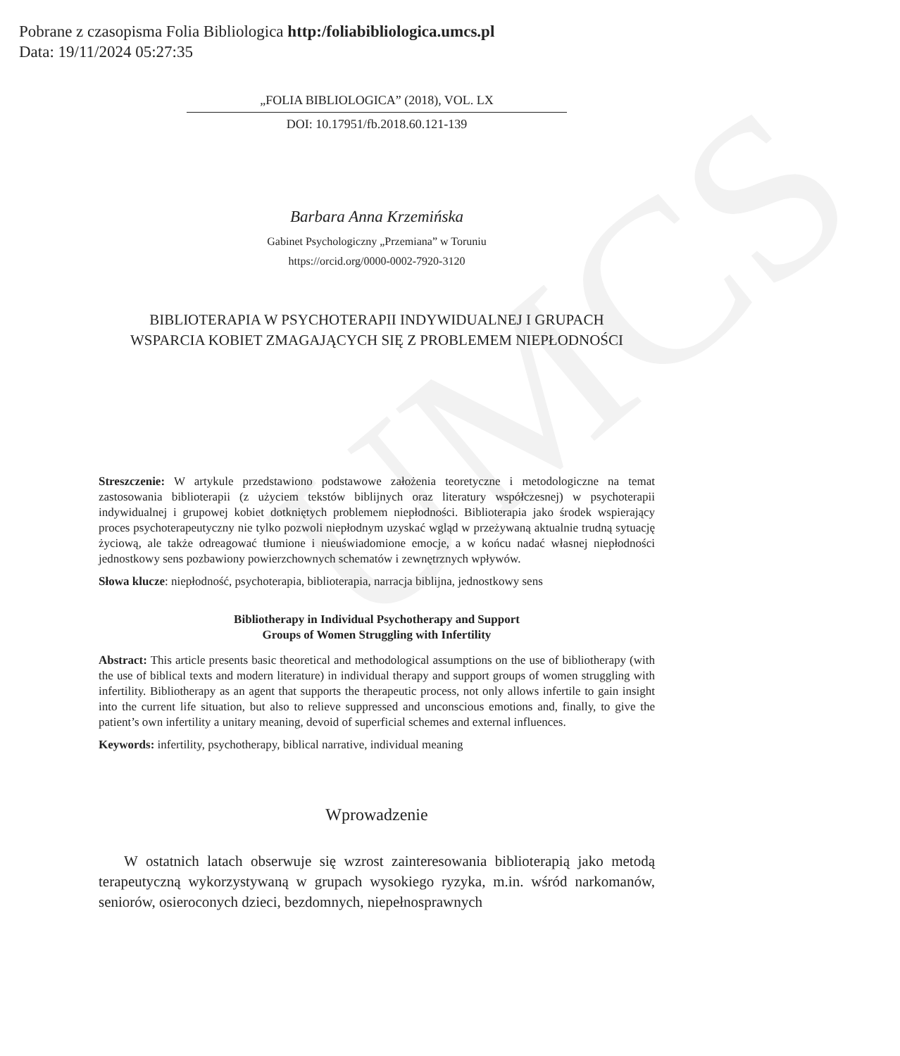Pobrane z czasopisma Folia Bibliologica http:/foliabibliologica.umcs.pl
Data: 19/11/2024 05:27:35
UMCS
„FOLIA BIBLIOLOGICA” (2018), VOL. LX
DOI: 10.17951/fb.2018.60.121-139
Barbara Anna Krzemińska
Gabinet Psychologiczny „Przemiana” w Toruniu
https://orcid.org/0000-0002-7920-3120
BIBLIOTERAPIA W PSYCHOTERAPII INDYWIDUALNEJ I GRUPACH
WSPARCIA KOBIET ZMAGAJĄCYCH SIĘ Z PROBLEMEM NIEPŁODNOŚCI
Streszczenie: W artykule przedstawiono podstawowe założenia teoretyczne i metodologiczne na temat zastosowania biblioterapii (z użyciem tekstów biblijnych oraz literatury współczesnej) w psychoterapii indywidualnej i grupowej kobiet dotkniętych problemem niepłodności. Biblioterapia jako środek wspierający proces psychoterapeutyczny nie tylko pozwoli niepłodnym uzyskać wgląd w przeżywaną aktualnie trudną sytuację życiową, ale także odreagować tłumione i nieuświadomione emocje, a w końcu nadać własnej niepłodności jednostkowy sens pozbawiony powierzchownych schematów i zewnętrznych wpływów.
Słowa klucze: niepłodność, psychoterapia, biblioterapia, narracja biblijna, jednostkowy sens
Bibliotherapy in Individual Psychotherapy and Support
Groups of Women Struggling with Infertility
Abstract: This article presents basic theoretical and methodological assumptions on the use of bibliotherapy (with the use of biblical texts and modern literature) in individual therapy and support groups of women struggling with infertility. Bibliotherapy as an agent that supports the therapeutic process, not only allows infertile to gain insight into the current life situation, but also to relieve suppressed and unconscious emotions and, finally, to give the patient’s own infertility a unitary meaning, devoid of superficial schemes and external influences.
Keywords: infertility, psychotherapy, biblical narrative, individual meaning
Wprowadzenie
W ostatnich latach obserwuje się wzrost zainteresowania biblioterapią jako metodą terapeutyczną wykorzystywaną w grupach wysokiego ryzyka, m.in. wśród narkomanów, seniorów, osieroconych dzieci, bezdomnych, niepełnosprawnych